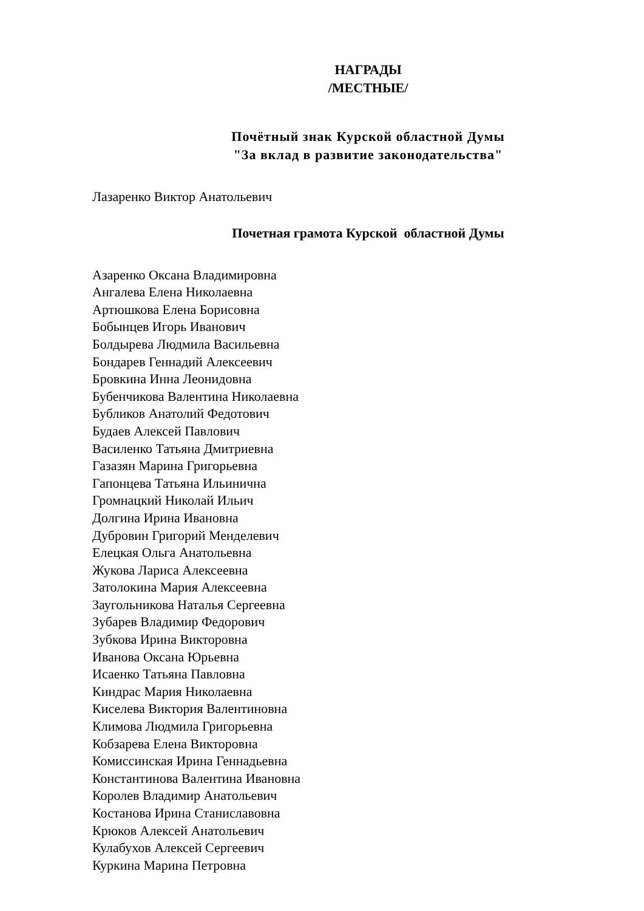НАГРАДЫ
/МЕСТНЫЕ/
Почётный знак Курской областной Думы
"За вклад в развитие законодательства"
Лазаренко Виктор Анатольевич
Почетная грамота Курской областной Думы
Азаренко Оксана Владимировна
Ангалева Елена Николаевна
Артюшкова Елена Борисовна
Бобынцев Игорь Иванович
Болдырева Людмила Васильевна
Бондарев Геннадий Алексеевич
Бровкина Инна Леонидовна
Бубенчикова Валентина Николаевна
Бубликов Анатолий Федотович
Будаев Алексей Павлович
Василенко Татьяна Дмитриевна
Газазян Марина Григорьевна
Гапонцева Татьяна Ильинична
Громнацкий Николай Ильич
Долгина Ирина Ивановна
Дубровин Григорий Менделевич
Елецкая Ольга Анатольевна
Жукова Лариса Алексеевна
Затолокина Мария Алексеевна
Заугольникова Наталья Сергеевна
Зубарев Владимир Федорович
Зубкова Ирина Викторовна
Иванова Оксана Юрьевна
Исаенко Татьяна Павловна
Киндрас Мария Николаевна
Киселева Виктория Валентиновна
Климова Людмила Григорьевна
Кобзарева Елена Викторовна
Комиссинская Ирина Геннадьевна
Константинова Валентина Ивановна
Королев Владимир Анатольевич
Костанова Ирина Станиславовна
Крюков Алексей Анатольевич
Кулабухов Алексей Сергеевич
Куркина Марина Петровна